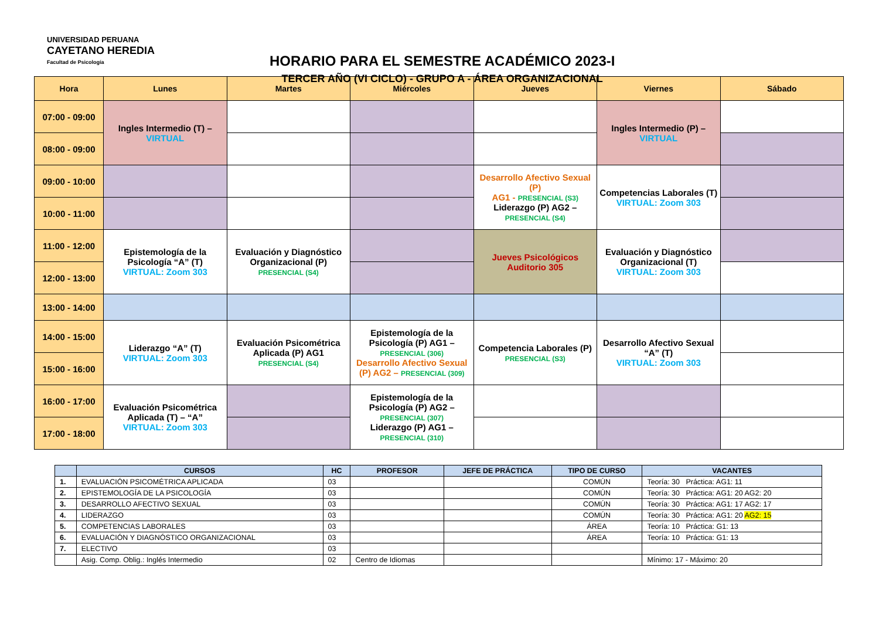UNIVERSIDAD PERUANA
CAYETANO HEREDIA
Facultad de Psicología
HORARIO PARA EL SEMESTRE ACADÉMICO 2023-I
TERCER AÑO (VI CICLO) - GRUPO A - ÁREA ORGANIZACIONAL
| Hora | Lunes | Martes | Miércoles | Jueves | Viernes | Sábado |
| --- | --- | --- | --- | --- | --- | --- |
| 07:00 - 09:00 | Ingles Intermedio (T) – VIRTUAL | | | | Ingles Intermedio (P) – VIRTUAL | |
| 08:00 - 09:00 | | | | | | |
| 09:00 - 10:00 | | | | Desarrollo Afectivo Sexual (P) AG1 - PRESENCIAL (S3) Liderazgo (P) AG2 – PRESENCIAL (S4) | Competencias Laborales (T) VIRTUAL: Zoom 303 | |
| 10:00 - 11:00 | | | | | | |
| 11:00 - 12:00 | Epistemología de la Psicología “A” (T) VIRTUAL: Zoom 303 | Evaluación y Diagnóstico Organizacional (P) PRESENCIAL (S4) | | Jueves Psicológicos Auditorio 305 | Evaluación y Diagnóstico Organizacional (T) VIRTUAL: Zoom 303 | |
| 12:00 - 13:00 | | | | | | |
| 13:00 - 14:00 | | | | | | |
| 14:00 - 15:00 | Liderazgo “A” (T) VIRTUAL: Zoom 303 | Evaluación Psicométrica Aplicada (P) AG1 PRESENCIAL (S4) | Epistemología de la Psicología (P) AG1 – PRESENCIAL (306) Desarrollo Afectivo Sexual (P) AG2 – PRESENCIAL (309) | Competencia Laborales (P) PRESENCIAL (S3) | Desarrollo Afectivo Sexual “A” (T) VIRTUAL: Zoom 303 | |
| 15:00 - 16:00 | | | | | | |
| 16:00 - 17:00 | Evaluación Psicométrica Aplicada (T) – “A” VIRTUAL: Zoom 303 | | Epistemología de la Psicología (P) AG2 – PRESENCIAL (307) Liderazgo (P) AG1 – PRESENCIAL (310) | | | |
| 17:00 - 18:00 | | | | | | |
| | CURSOS | HC | PROFESOR | JEFE DE PRÁCTICA | TIPO DE CURSO | VACANTES |
| --- | --- | --- | --- | --- | --- | --- |
| 1. | EVALUACIÓN PSICOMÉTRICA APLICADA | 03 | | | COMÚN | Teoría: 30 Práctica: AG1: 11 |
| 2. | EPISTEMOLOGÍA DE LA PSICOLOGÍA | 03 | | | COMÚN | Teoría: 30 Práctica: AG1: 20 AG2: 20 |
| 3. | DESARROLLO AFECTIVO SEXUAL | 03 | | | COMÚN | Teoría: 30 Práctica: AG1: 17 AG2: 17 |
| 4. | LIDERAZGO | 03 | | | COMÚN | Teoría: 30 Práctica: AG1: 20 AG2: 15 |
| 5. | COMPETENCIAS LABORALES | 03 | | | ÁREA | Teoría: 10 Práctica: G1: 13 |
| 6. | EVALUACIÓN Y DIAGNÓSTICO ORGANIZACIONAL | 03 | | | ÁREA | Teoría: 10 Práctica: G1: 13 |
| 7. | ELECTIVO | 03 | | | | |
| | Asig. Comp. Oblig.: Inglés Intermedio | 02 | Centro de Idiomas | | | Mínimo: 17 - Máximo: 20 |